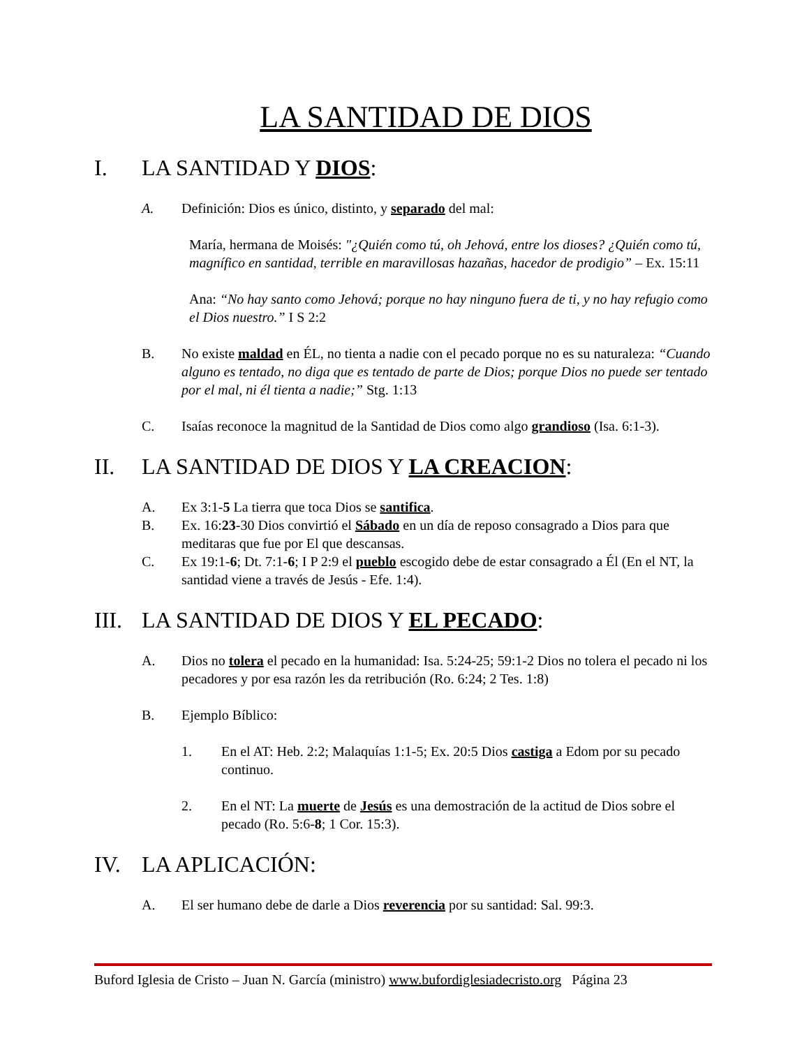LA SANTIDAD DE DIOS
I. LA SANTIDAD Y DIOS:
A. Definición: Dios es único, distinto, y separado del mal:
María, hermana de Moisés: "¿Quién como tú, oh Jehová, entre los dioses? ¿Quién como tú, magnífico en santidad, terrible en maravillosas hazañas, hacedor de prodigio” – Ex. 15:11
Ana: “No hay santo como Jehová; porque no hay ninguno fuera de ti, y no hay refugio como el Dios nuestro.” I S 2:2
B. No existe maldad en ÉL, no tienta a nadie con el pecado porque no es su naturaleza: “Cuando alguno es tentado, no diga que es tentado de parte de Dios; porque Dios no puede ser tentado por el mal, ni él tienta a nadie;” Stg. 1:13
C. Isaías reconoce la magnitud de la Santidad de Dios como algo grandioso (Isa. 6:1-3).
II. LA SANTIDAD DE DIOS Y LA CREACION:
A. Ex 3:1-5 La tierra que toca Dios se santifica.
B. Ex. 16:23-30 Dios convirtió el Sábado en un día de reposo consagrado a Dios para que meditaras que fue por El que descansas.
C. Ex 19:1-6; Dt. 7:1-6; I P 2:9 el pueblo escogido debe de estar consagrado a Él (En el NT, la santidad viene a través de Jesús - Efe. 1:4).
III. LA SANTIDAD DE DIOS Y EL PECADO:
A. Dios no tolera el pecado en la humanidad: Isa. 5:24-25; 59:1-2 Dios no tolera el pecado ni los pecadores y por esa razón les da retribución (Ro. 6:24; 2 Tes. 1:8)
B. Ejemplo Bíblico:
1. En el AT: Heb. 2:2; Malaquías 1:1-5; Ex. 20:5 Dios castiga a Edom por su pecado continuo.
2. En el NT: La muerte de Jesús es una demostración de la actitud de Dios sobre el pecado (Ro. 5:6-8; 1 Cor. 15:3).
IV. LA APLICACIÓN:
A. El ser humano debe de darle a Dios reverencia por su santidad: Sal. 99:3.
Buford Iglesia de Cristo – Juan N. García (ministro) www.bufordiglesiadecristo.org Página 23